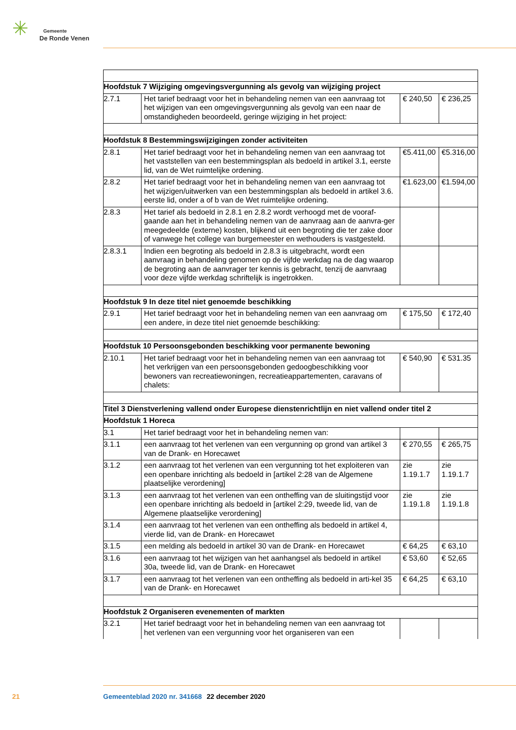✳ Gemeente
De Ronde Venen
| Hoofdstuk 7 Wijziging omgevingsvergunning als gevolg van wijziging project | | | |
| 2.7.1 | Het tarief bedraagt voor het in behandeling nemen van een aanvraag tot het wijzigen van een omgevingsvergunning als gevolg van een naar de omstandigheden beoordeeld, geringe wijziging in het project: | € 240,50 | € 236,25 |
| Hoofdstuk 8 Bestemmingswijzigingen zonder activiteiten | | | |
| 2.8.1 | Het tarief bedraagt voor het in behandeling nemen van een aanvraag tot het vaststellen van een bestemmingsplan als bedoeld in artikel 3.1, eerste lid, van de Wet ruimtelijke ordening. | €5.411,00 | €5.316,00 |
| 2.8.2 | Het tarief bedraagt voor het in behandeling nemen van een aanvraag tot het wijzigen/uitwerken van een bestemmingsplan als bedoeld in artikel 3.6. eerste lid, onder a of b van de Wet ruimtelijke ordening. | €1.623,00 | €1.594,00 |
| 2.8.3 | Het tarief als bedoeld in 2.8.1 en 2.8.2 wordt verhoogd met de vooraf-gaande aan het in behandeling nemen van de aanvraag aan de aanvra-ger meegedeelde (externe) kosten, blijkend uit een begroting die ter zake door of vanwege het college van burgemeester en wethouders is vastgesteld. | | |
| 2.8.3.1 | Indien een begroting als bedoeld in 2.8.3 is uitgebracht, wordt een aanvraag in behandeling genomen op de vijfde werkdag na de dag waarop de begroting aan de aanvrager ter kennis is gebracht, tenzij de aanvraag voor deze vijfde werkdag schriftelijk is ingetrokken. | | |
| Hoofdstuk 9 In deze titel niet genoemde beschikking | | | |
| 2.9.1 | Het tarief bedraagt voor het in behandeling nemen van een aanvraag om een andere, in deze titel niet genoemde beschikking: | € 175,50 | € 172,40 |
| Hoofdstuk 10 Persoonsgebonden beschikking voor permanente bewoning | | | |
| 2.10.1 | Het tarief bedraagt voor het in behandeling nemen van een aanvraag tot het verkrijgen van een persoonsgebonden gedoogbeschikking voor bewoners van recreatiewoningen, recreatieappartementen, caravans of chalets: | € 540,90 | € 531.35 |
| Titel 3 Dienstverlening vallend onder Europese dienstenrichtlijn en niet vallend onder titel 2 | | | |
| Hoofdstuk 1 Horeca | | | |
| 3.1 | Het tarief bedraagt voor het in behandeling nemen van: | | |
| 3.1.1 | een aanvraag tot het verlenen van een vergunning op grond van artikel 3 van de Drank- en Horecawet | € 270,55 | € 265,75 |
| 3.1.2 | een aanvraag tot het verlenen van een vergunning tot het exploiteren van een openbare inrichting als bedoeld in [artikel 2:28 van de Algemene plaatselijke verordening] | zie 1.19.1.7 | zie 1.19.1.7 |
| 3.1.3 | een aanvraag tot het verlenen van een ontheffing van de sluitingstijd voor een openbare inrichting als bedoeld in [artikel 2:29, tweede lid, van de Algemene plaatselijke verordening] | zie 1.19.1.8 | zie 1.19.1.8 |
| 3.1.4 | een aanvraag tot het verlenen van een ontheffing als bedoeld in artikel 4, vierde lid, van de Drank- en Horecawet | | |
| 3.1.5 | een melding als bedoeld in artikel 30 van de Drank- en Horecawet | € 64,25 | € 63,10 |
| 3.1.6 | een aanvraag tot het wijzigen van het aanhangsel als bedoeld in artikel 30a, tweede lid, van de Drank- en Horecawet | € 53,60 | € 52,65 |
| 3.1.7 | een aanvraag tot het verlenen van een ontheffing als bedoeld in arti-kel 35 van de Drank- en Horecawet | € 64,25 | € 63,10 |
| Hoofdstuk 2 Organiseren evenementen of markten | | | |
| 3.2.1 | Het tarief bedraagt voor het in behandeling nemen van een aanvraag tot het verlenen van een vergunning voor het organiseren van een | | |
21 Gemeenteblad 2020 nr. 341668 22 december 2020